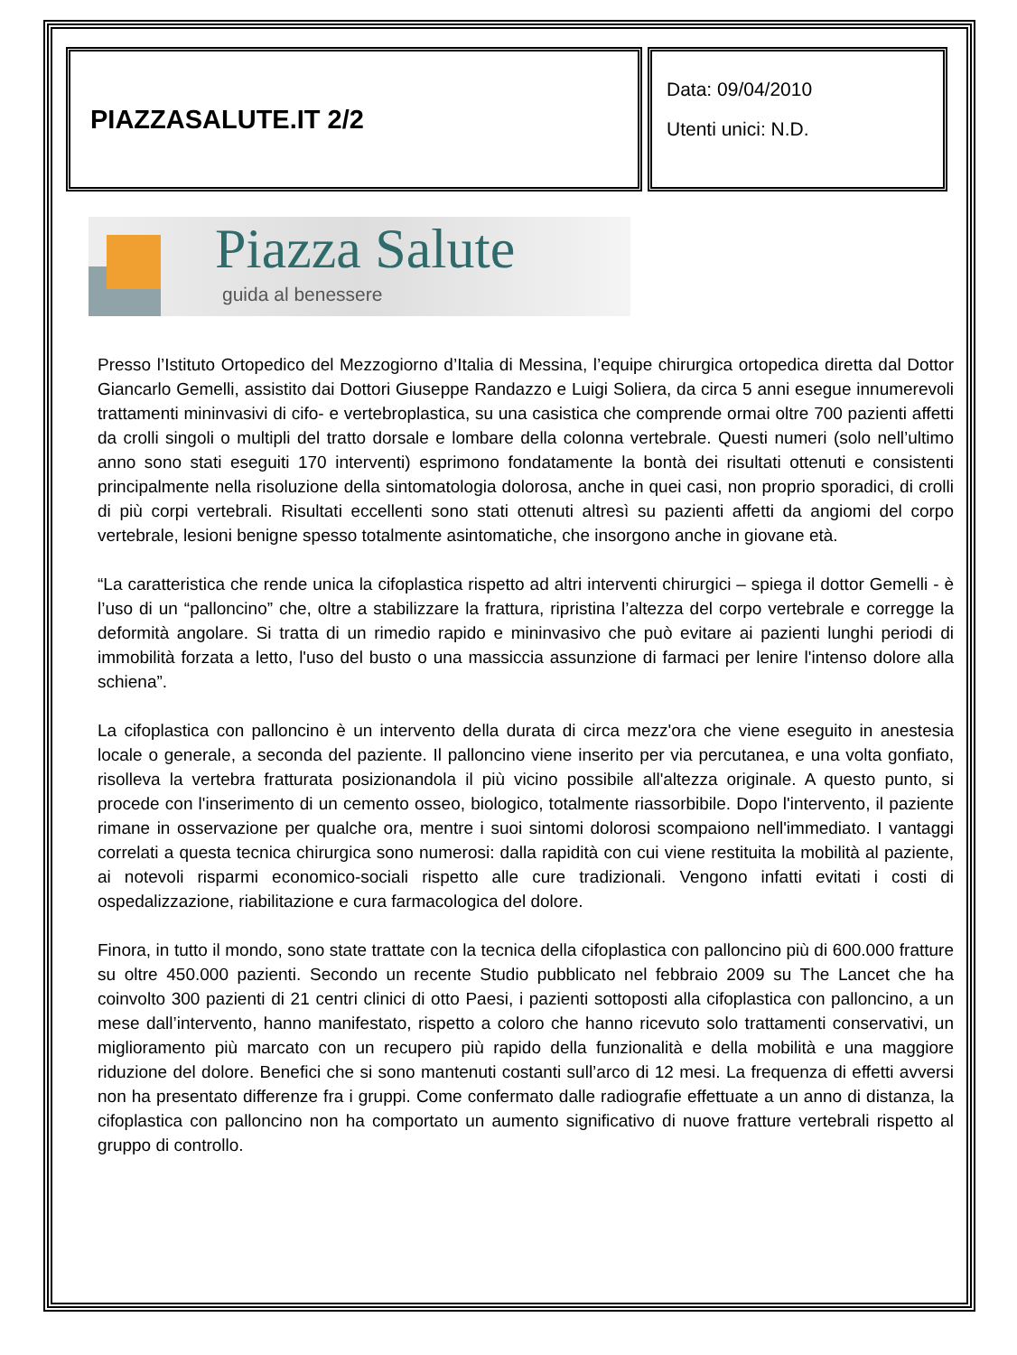PIAZZASALUTE.IT 2/2
Data: 09/04/2010
Utenti unici: N.D.
Piazza Salute
guida al benessere
Presso l’Istituto Ortopedico del Mezzogiorno d’Italia di Messina, l’equipe chirurgica ortopedica diretta dal Dottor Giancarlo Gemelli, assistito dai Dottori Giuseppe Randazzo e Luigi Soliera, da circa 5 anni esegue innumerevoli trattamenti mininvasivi di cifo- e vertebroplastica, su una casistica che comprende ormai oltre 700 pazienti affetti da crolli singoli o multipli del tratto dorsale e lombare della colonna vertebrale. Questi numeri (solo nell’ultimo anno sono stati eseguiti 170 interventi) esprimono fondatamente la bontà dei risultati ottenuti e consistenti principalmente nella risoluzione della sintomatologia dolorosa, anche in quei casi, non proprio sporadici, di crolli di più corpi vertebrali. Risultati eccellenti sono stati ottenuti altresì su pazienti affetti da angiomi del corpo vertebrale, lesioni benigne spesso totalmente asintomatiche, che insorgono anche in giovane età.
“La caratteristica che rende unica la cifoplastica rispetto ad altri interventi chirurgici – spiega il dottor Gemelli - è l’uso di un “palloncino” che, oltre a stabilizzare la frattura, ripristina l’altezza del corpo vertebrale e corregge la deformità angolare. Si tratta di un rimedio rapido e mininvasivo che può evitare ai pazienti lunghi periodi di immobilità forzata a letto, l'uso del busto o una massiccia assunzione di farmaci per lenire l'intenso dolore alla schiena”.
La cifoplastica con palloncino è un intervento della durata di circa mezz'ora che viene eseguito in anestesia locale o generale, a seconda del paziente. Il palloncino viene inserito per via percutanea, e una volta gonfiato, risolleva la vertebra fratturata posizionandola il più vicino possibile all'altezza originale. A questo punto, si procede con l'inserimento di un cemento osseo, biologico, totalmente riassorbibile. Dopo l'intervento, il paziente rimane in osservazione per qualche ora, mentre i suoi sintomi dolorosi scompaiono nell'immediato. I vantaggi correlati a questa tecnica chirurgica sono numerosi: dalla rapidità con cui viene restituita la mobilità al paziente, ai notevoli risparmi economico-sociali rispetto alle cure tradizionali. Vengono infatti evitati i costi di ospedalizzazione, riabilitazione e cura farmacologica del dolore.
Finora, in tutto il mondo, sono state trattate con la tecnica della cifoplastica con palloncino più di 600.000 fratture su oltre 450.000 pazienti. Secondo un recente Studio pubblicato nel febbraio 2009 su The Lancet che ha coinvolto 300 pazienti di 21 centri clinici di otto Paesi, i pazienti sottoposti alla cifoplastica con palloncino, a un mese dall’intervento, hanno manifestato, rispetto a coloro che hanno ricevuto solo trattamenti conservativi, un miglioramento più marcato con un recupero più rapido della funzionalità e della mobilità e una maggiore riduzione del dolore. Benefici che si sono mantenuti costanti sull’arco di 12 mesi. La frequenza di effetti avversi non ha presentato differenze fra i gruppi. Come confermato dalle radiografie effettuate a un anno di distanza, la cifoplastica con palloncino non ha comportato un aumento significativo di nuove fratture vertebrali rispetto al gruppo di controllo.